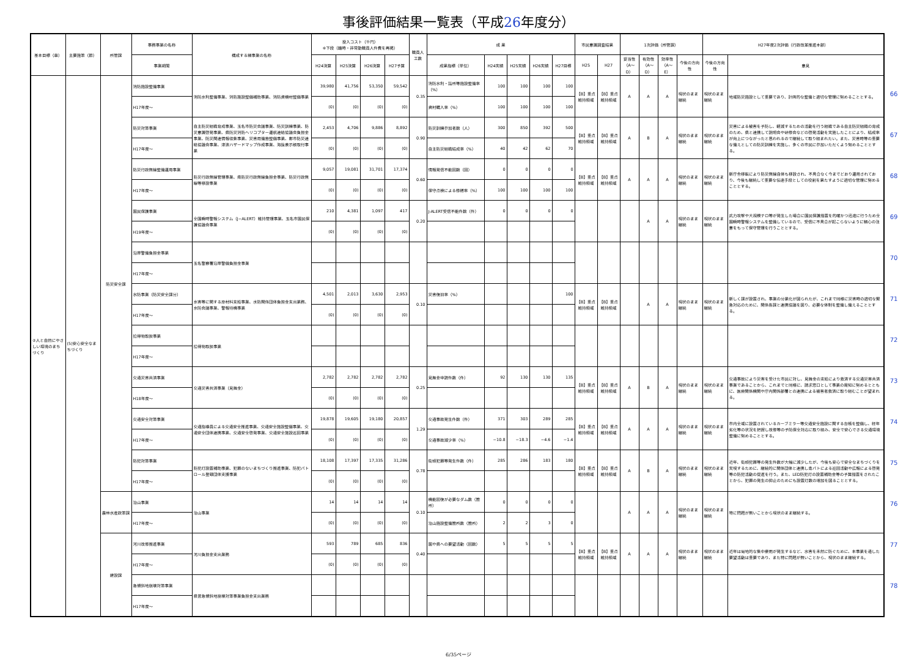事後評価結果一覧表（平成26年度分）
| 基本目標（章） | 主要施策（節） | 所管課 | 事務事業の名称 | 構成する細事業の名称 | 投入コスト（千円） ※下段（臨時・非常勤職員人件費を再掲） | | | | 職員人工数 | 成 果 | | | | | 市民意識調査結果 | | 1次評価（所管課） | | | | H27年度2次評価（行政改革推進本部） | |
| --- | --- | --- | --- | --- | --- | --- | --- | --- | --- | --- | --- | --- | --- | --- | --- | --- | --- | --- | --- | --- | --- | --- |
| | | | 事業期間 | | H24決算 | H25決算 | H26決算 | H27予算 | | 成果指標（単位） | H24実績 | H25実績 | H26実績 | H27目標 | H25 | H27 | 妥当性（A〜D） | 有効性（A〜D） | 効率性（A〜E） | 今後の方向性 | 今後の方向性 | 意見 |
| ②人と自然にやさしい環境のまちづくり | (5)安心安全なまちづくり | 防災安全課 | 消防施設整備事業 | 消防水利整備事業、消防施設整備補助事業、消防資機材整備事業 | 39,980 | 41,756 | 53,350 | 59,542 | 0.35 | 消防水利・詰所等施設整備率（%） | 100 | 100 | 100 | 100 | 【B】重点維持領域 | 【B】重点維持領域 | A | A | A | 現状のまま継続 | 現状のまま継続 | 地域防災施設として重要であり、計画的な整備と適切な管理に努めることとする。 |
| | | | H17年度〜 | | (0) | (0) | (0) | (0) | | 資材購入率（%） | 100 | 100 | 100 | 100 | | | | | | | | |
| | | | 防災対策事業 | 自主防災組織育成事業、玉名市防災会議事業、防災訓練事業、防災意識啓発事業、県防災消防ヘリコプター運航連絡協議会負担金事業、防災関連情報収集事業、災害用備蓄整備事業、都市防災連絡協議会事業、津波ハザードマップ作成事業、海抜表示板取付事業 | 2,453 | 4,706 | 9,886 | 8,892 | 0.90 | 防災訓練参加者数（人） | 300 | 850 | 392 | 500 | 【B】重点維持領域 | 【B】重点維持領域 | A | B | A | 現状のまま継続 | 現状のまま継続 | 災害による被害を予防し、軽減するための活動を行う組織である自主防災組織の育成のため、県と連携して説明会や研修会などの啓発活動を実施したことにより、結成率が向上につながったと思われるので継続して取り組まれたい。また、災害時等の重要な備えとしての防災訓練を実施し、多くの市民に参加いただくよう努めることとする。 |
| | | | H17年度〜 | | (0) | (0) | (0) | (0) | | 自主防災組織結成率（%） | 40 | 42 | 62 | 70 | | | | | | | | |
| | | | 防災行政無線整備運用事業 | 防災行政無線管理事業、県防災行政無線負担金事業、防災行政無線等移設事業 | 9,057 | 19,081 | 31,701 | 17,374 | 0.60 | 情報発信不能回数（回） | 0 | 0 | 0 | 0 | 【B】重点維持領域 | 【B】重点維持領域 | A | A | A | 現状のまま継続 | 現状のまま継続 | 新庁舎移転により防災無線自体も移設され、不具合なく今までどおり運用されており、今後も継続して重要な伝達手段としての役割を果たすように適切な管理に努めることとする。 |
| | | | H17年度〜 | | (0) | (0) | (0) | (0) | | 保守点検による修繕率（%） | 100 | 100 | 100 | 100 | | | | | | | | |
| | | | 国民保護事業 | 全国瞬時警報システム（J−ALERT）維持管理事業、玉名市国民保護協議会事業 | 210 | 4,381 | 1,097 | 417 | 0.20 | J-ALERT受信不能件数（件） | 0 | 0 | 0 | 0 | | | | A | A | 現状のまま継続 | 現状のまま継続 | 武力攻撃や大規模テロ等が発生した場合に国民保護措置を的確かつ迅速に行うため全国瞬時警報システムを整備しているので、受信に不具合が起こらないように細心の注意をもって保守管理を行うこととする。 |
| | | | H19年度〜 | | (0) | (0) | (0) | (0) | | | | | | | | | | | | | | |
| | | | 沿岸警備負担金事業 | 玉名警察署沿岸警備負担金事業 | | | | | | | | | | | | | | | | | | |
| | | | H17年度〜 | | | | | | | | | | | | | | | | | | | |
| | | | 水防事業（防災安全課分） | 水害等に関する原材料支給事業、水防関係団体負担金支出業務、水防会議事業、警報待機事業 | 4,501 | 2,013 | 3,630 | 2,953 | 0.10 | 災害復旧率（%） | | | | 100 | 【B】重点維持領域 | 【B】重点維持領域 | | A | A | 現状のまま継続 | 現状のまま継続 | 新しく課が設置され、事業の分業化が図られたが、これまで同様に災害時の適切な緊急対応のために、関係各課と連携協議を図り、必要な体制を整備し備えることとする。 |
| | | | H17年度〜 | | (0) | (0) | (0) | (0) | | | | | | | | | | | | | | |
| | | | 拾得物取扱事業 | 拾得物取扱事業 | | | | | | | | | | | | | | | | | | |
| | | | H17年度〜 | | | | | | | | | | | | | | | | | | | |
| | | | 交通災害共済事業 | 交通災害共済事業（見舞金） | 2,782 | 2,782 | 2,782 | 2,782 | 0.25 | 見舞金申請件数（件） | 92 | 130 | 130 | 135 | 【B】重点維持領域 | 【B】重点維持領域 | A | B | A | 現状のまま継続 | 現状のまま継続 | 交通事故により災害を受けた市民に対し、見舞金の支給により救済する交通災害共済事業であることから、これまでと同様に、請求窓口として事業の周知に努めるとともに、医療関係機関や庁内関係部署との連携による被害者救済に取り組むことが望まれる。 |
| | | | H18年度〜 | | (0) | (0) | (0) | (0) | | | | | | | | | | | | | | |
| | | | 交通安全対策事業 | 交通指導員による交通安全推進事業、交通安全施設整備事業、交通安全団体連携事業、交通安全啓発事業、交通安全施設巡回事業 | 19,878 | 19,605 | 19,180 | 20,857 | 1.29 | 交通事故発生件数（件） | 371 | 303 | 289 | 285 | 【B】重点維持領域 | 【B】重点維持領域 | A | A | A | 現状のまま継続 | 現状のまま継続 | 市内全域に設置されているカーブミラー等交通安全施設に関する台帳を整備し、経年劣化等の状況を把握し改修等の予防保全対応に取り組み、安全で安心できる交通環境整備に努めることとする。 |
| | | | H17年度〜 | | (0) | (0) | (0) | (0) | | 交通事故減少率（%） | −10.8 | −18.3 | −4.6 | −1.4 | | | | | | | | |
| | | | 防犯対策事業 | 防犯灯設置補助事業、犯罪のないまちづくり推進事業、防犯パトロール登録団体支援事業 | 18,108 | 17,397 | 17,335 | 31,286 | 0.78 | 街頭犯罪等発生件数（件） | 285 | 286 | 183 | 180 | 【B】重点維持領域 | 【B】重点維持領域 | A | B | A | 現状のまま継続 | 現状のまま継続 | 近年、街頭犯罪等の発生件数が大幅に減少したが、今後も安心で安全なまちづくりを実現するために、継続的に関係団体と連携し青パトによる巡回活動や広報による啓発等の防犯活動の促進を行う。また、LED防犯灯の設置補助金等の予算措置をされたことから、犯罪の発生の抑止のためにも設置灯数の増加を図ることとする。 |
| | | | H17年度〜 | | (0) | (0) | (0) | (0) | | | | | | | | | | | | | | |
| | | 農林水産政策課 | 治山事業 | 治山事業 | 14 | 14 | 14 | 14 | 0.10 | 機能回復が必要なダム数（箇所） | 0 | 0 | 0 | 0 | | | A | A | A | 現状のまま継続 | 現状のまま継続 | 特に問題が無いことから現状のまま継続する。 |
| | | | H17年度〜 | | (0) | (0) | (0) | (0) | | 治山施設整備箇所数（箇所） | 2 | 2 | 3 | 0 | | | | | | | | |
| | | 建設課 | 河川改修推進事業 | 河川負担金支出業務 | 593 | 789 | 685 | 836 | 0.40 | 国や県への要望活動（回数） | 5 | 5 | 5 | 5 | 【B】重点維持領域 | 【B】重点維持領域 | A | A | A | 現状のまま継続 | 現状のまま継続 | 近年は局地的な集中豪雨が発生するなど、水害を未然に防ぐために、本事業を通した要望活動は重要であり、また特に問題が無いことから、現状のまま継続する。 |
| | | | H17年度〜 | | (0) | (0) | (0) | (0) | | | | | | | | | | | | | | |
| | | | 急傾斜地崩壊対策事業 | 県営急傾斜地崩壊対策事業負担金支出業務 | | | | | | | | | | | | | | | | | | |
| | | | H17年度〜 | | | | | | | | | | | | | | | | | | | |
66
67
68
69
70
71
72
73
74
75
76
77
78
6/35ページ